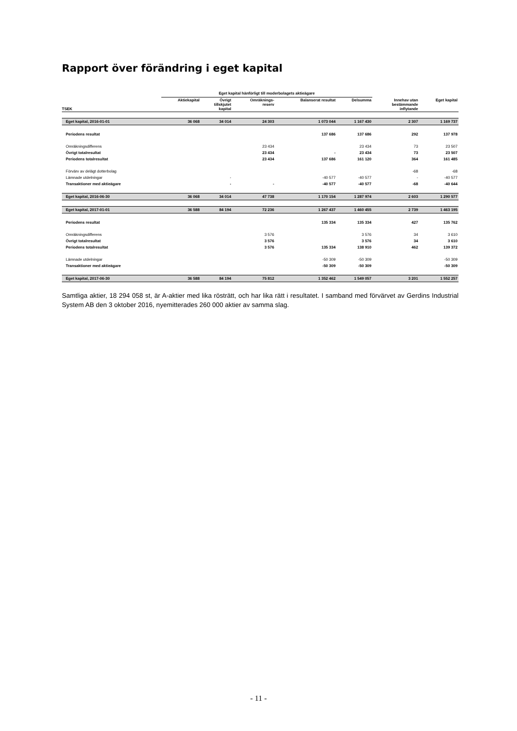Rapport över förändring i eget kapital
| | Eget kapital hänförligt till moderbolagets aktieägare | | | | | | |
| --- | --- | --- | --- | --- | --- | --- | --- |
| TSEK | Aktiekapital | Övrigt tillskjutet kapital | Omräknings- reserv | Balanserat resultat | Delsumma | Innehav utan bestämmande inflytande | Eget kapital |
| Eget kapital, 2016-01-01 | 36 068 | 34 014 | 24 303 | 1 073 044 | 1 167 430 | 2 307 | 1 169 737 |
| Periodens resultat | | | | 137 686 | 137 686 | 292 | 137 978 |
| Omräkningsdifferens | | | 23 434 | | 23 434 | 73 | 23 507 |
| Övrigt totalresultat | | | 23 434 | - | 23 434 | 73 | 23 507 |
| Periodens totalresultat | | | 23 434 | 137 686 | 161 120 | 364 | 161 485 |
| Förvärv av delägt dotterbolag | | | | | | -68 | -68 |
| Lämnade utdelningar | | - | | -40 577 | -40 577 | - | -40 577 |
| Transaktioner med aktieägare | | - | - | -40 577 | -40 577 | -68 | -40 644 |
| Eget kapital, 2016-06-30 | 36 068 | 34 014 | 47 738 | 1 170 154 | 1 287 974 | 2 603 | 1 290 577 |
| Eget kapital, 2017-01-01 | 36 588 | 84 194 | 72 236 | 1 267 437 | 1 460 455 | 2 739 | 1 463 195 |
| Periodens resultat | | | | 135 334 | 135 334 | 427 | 135 762 |
| Omräkningsdifferens | | | 3 576 | | 3 576 | 34 | 3 610 |
| Övrigt totalresultat | | | 3 576 | | 3 576 | 34 | 3 610 |
| Periodens totalresultat | | | 3 576 | 135 334 | 138 910 | 462 | 139 372 |
| Lämnade utdelningar | | | | -50 309 | -50 309 | | -50 309 |
| Transaktioner med aktieägare | | | | -50 309 | -50 309 | | -50 309 |
| Eget kapital, 2017-06-30 | 36 588 | 84 194 | 75 812 | 1 352 462 | 1 549 057 | 3 201 | 1 552 257 |
Samtliga aktier, 18 294 058 st, är A-aktier med lika rösträtt, och har lika rätt i resultatet. I samband med förvärvet av Gerdins Industrial System AB den 3 oktober 2016, nyemitterades 260 000 aktier av samma slag.
- 11 -